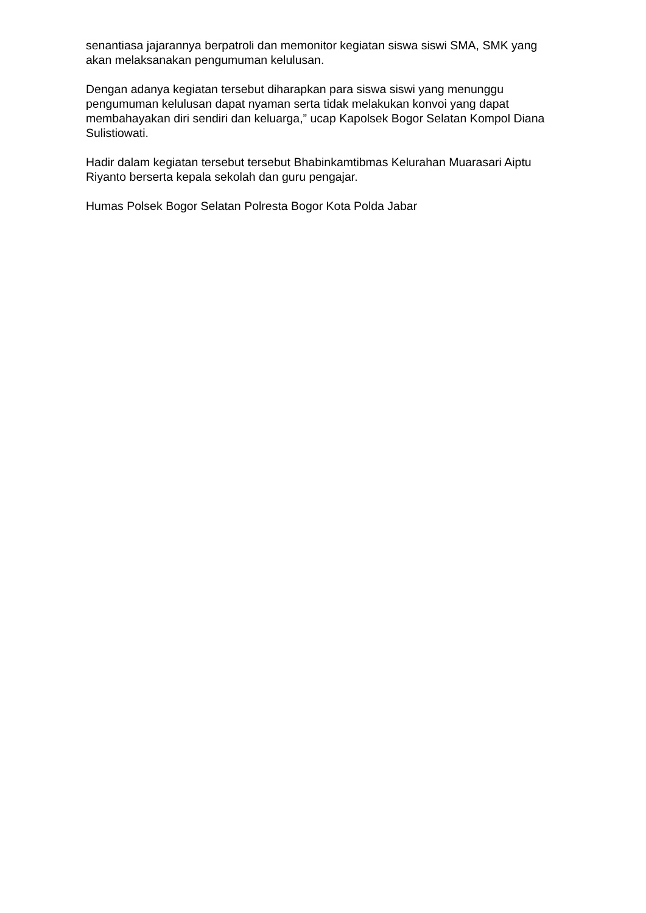senantiasa jajarannya berpatroli dan memonitor kegiatan siswa siswi SMA, SMK yang akan melaksanakan pengumuman kelulusan.
Dengan adanya kegiatan tersebut diharapkan para siswa siswi yang menunggu pengumuman kelulusan dapat nyaman serta tidak melakukan konvoi yang dapat membahayakan diri sendiri dan keluarga,” ucap Kapolsek Bogor Selatan Kompol Diana Sulistiowati.
Hadir dalam kegiatan tersebut tersebut Bhabinkamtibmas Kelurahan Muarasari Aiptu Riyanto berserta kepala sekolah dan guru pengajar.
Humas Polsek Bogor Selatan Polresta Bogor Kota Polda Jabar